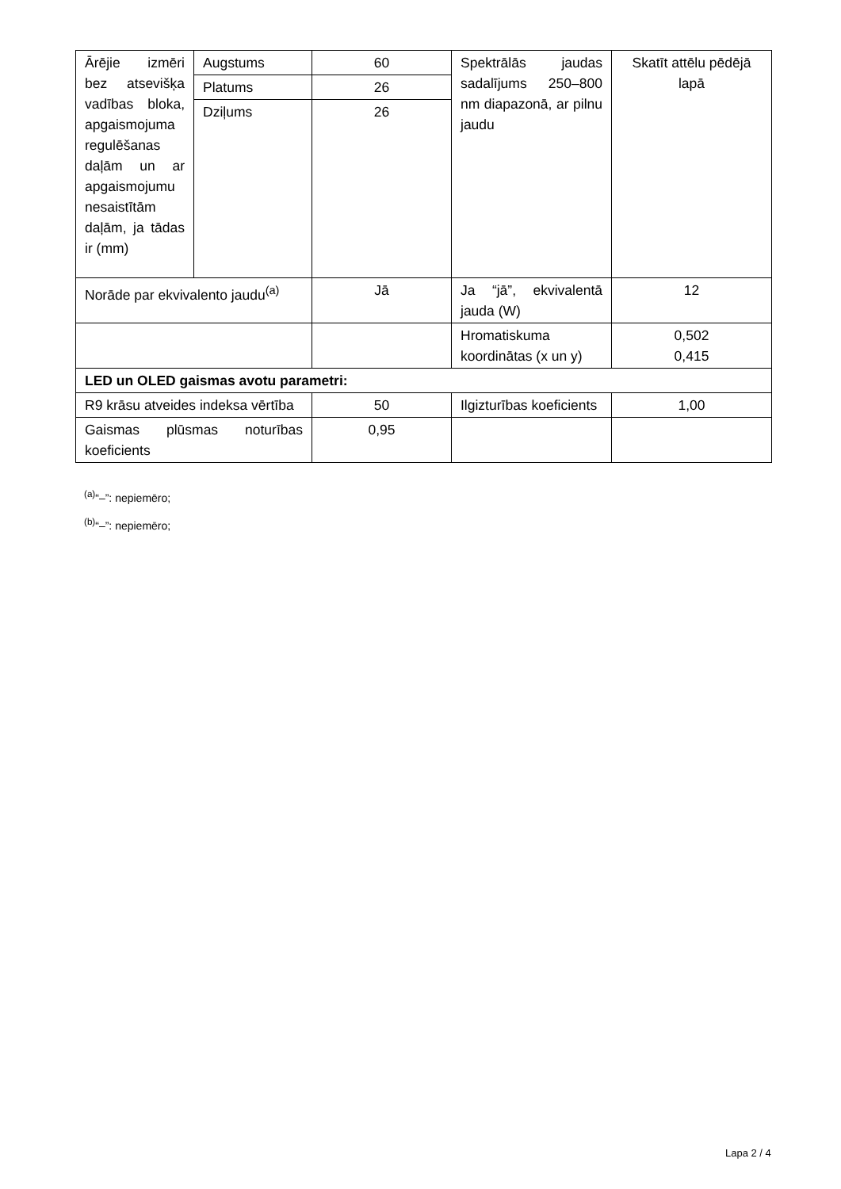| Ārējie izmēri bez atsevišķa vadības bloka, apgaismojuma regulēšanas daļām un ar apgaismojumu nesaistītām daļām, ja tādas ir (mm) | Augstums | 60 | Spektrālās jaudas sadalījums 250–800 nm diapazonā, ar pilnu jaudu | Skatīt attēlu pēdējā lapā |
| | Platums | 26 | | |
| | Dziļums | 26 | | |
| Norāde par ekvivalento jaudu<sup>(a)</sup> | | Jā | Ja “jā”, ekvivalentā jauda (W) | 12 |
| | | | Hromatiskuma koordinātas (x un y) | 0,502 0,415 |
| LED un OLED gaismas avotu parametri: | | | | |
| R9 krāsu atveides indeksa vērtība | | 50 | Ilgizturības koeficients | 1,00 |
| Gaismas plūsmas noturības koeficients | | 0,95 | | |
<sup>(a)</sup> “–”: nepiemēro;
<sup>(b)</sup> “–”: nepiemēro;
Lapa 2 / 4